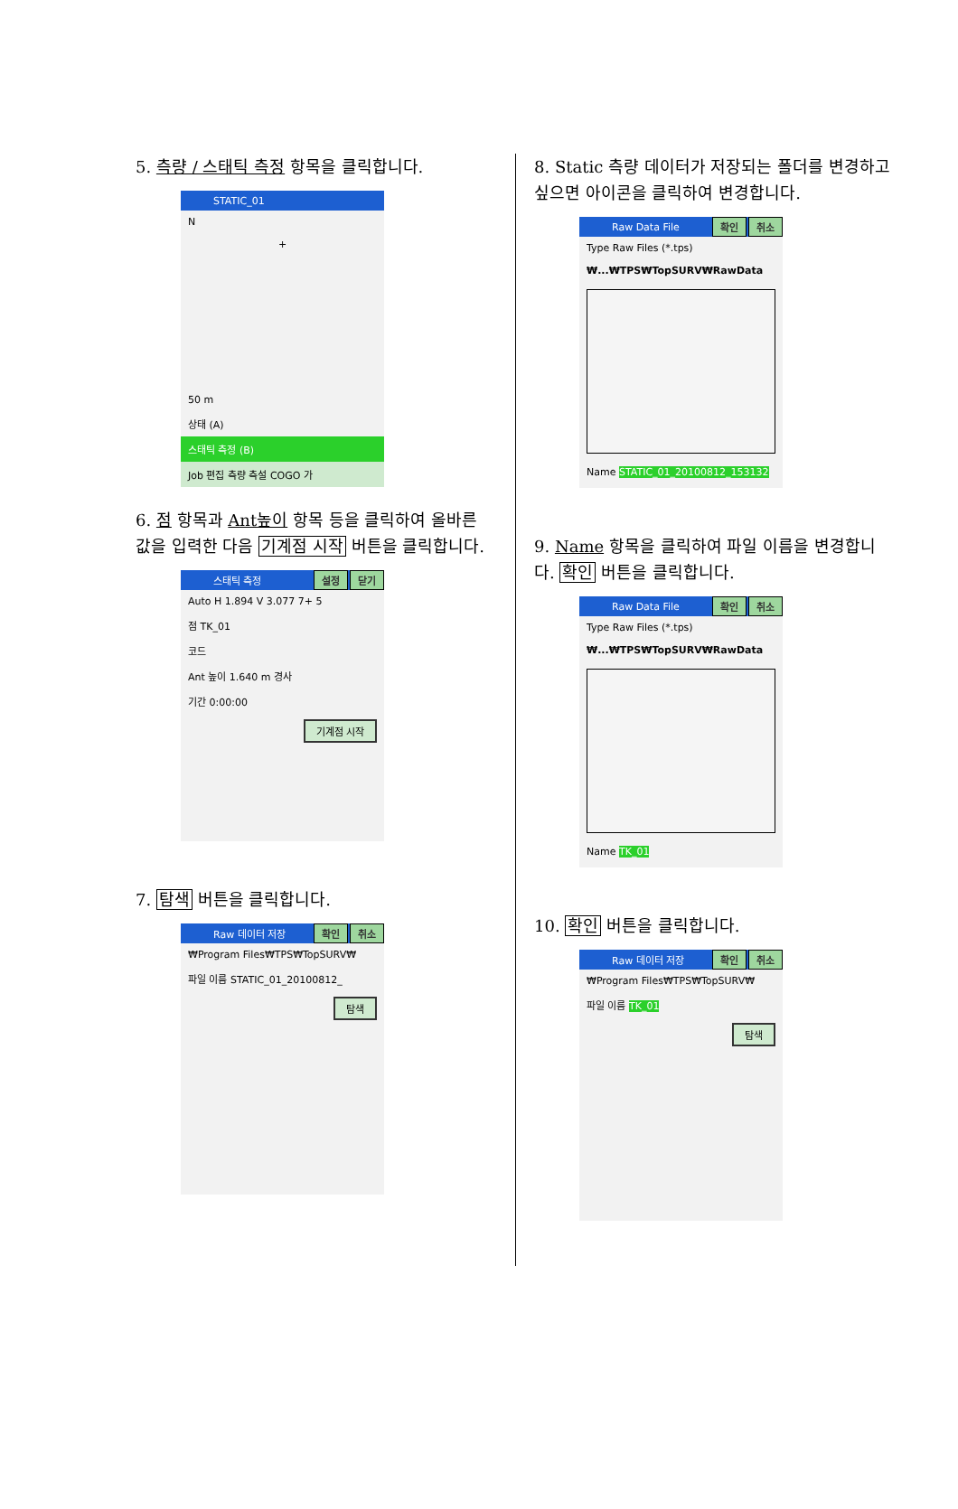5. 측량 / 스태틱 측정 항목을 클릭합니다.
STATIC_01
N
+
50 m
상태 (A)
스태틱 측정 (B)
Job 편집 측량 측설 COGO 가
6. 점 항목과 Ant높이 항목 등을 클릭하여 올바른 값을 입력한 다음 기계점 시작 버튼을 클릭합니다.
스태틱 측정 설정 닫기
Auto H 1.894 V 3.077 7+ 5
점 TK_01
코드
Ant 높이 1.640 m 경사
기간 0:00:00
기계점 시작
7. 탐색 버튼을 클릭합니다.
Raw 데이터 저장 확인 취소
₩Program Files₩TPS₩TopSURV₩
파일 이름 STATIC_01_20100812_
탐색
8. Static 측량 데이터가 저장되는 폴더를 변경하고 싶으면 아이콘을 클릭하여 변경합니다.
Raw Data File 확인 취소
Type Raw Files (*.tps)
₩...₩TPS₩TopSURV₩RawData
Name STATIC_01_20100812_153132
9. Name 항목을 클릭하여 파일 이름을 변경합니다. 확인 버튼을 클릭합니다.
Raw Data File 확인 취소
Type Raw Files (*.tps)
₩...₩TPS₩TopSURV₩RawData
Name TK_01
10. 확인 버튼을 클릭합니다.
Raw 데이터 저장 확인 취소
₩Program Files₩TPS₩TopSURV₩
파일 이름 TK_01
탐색